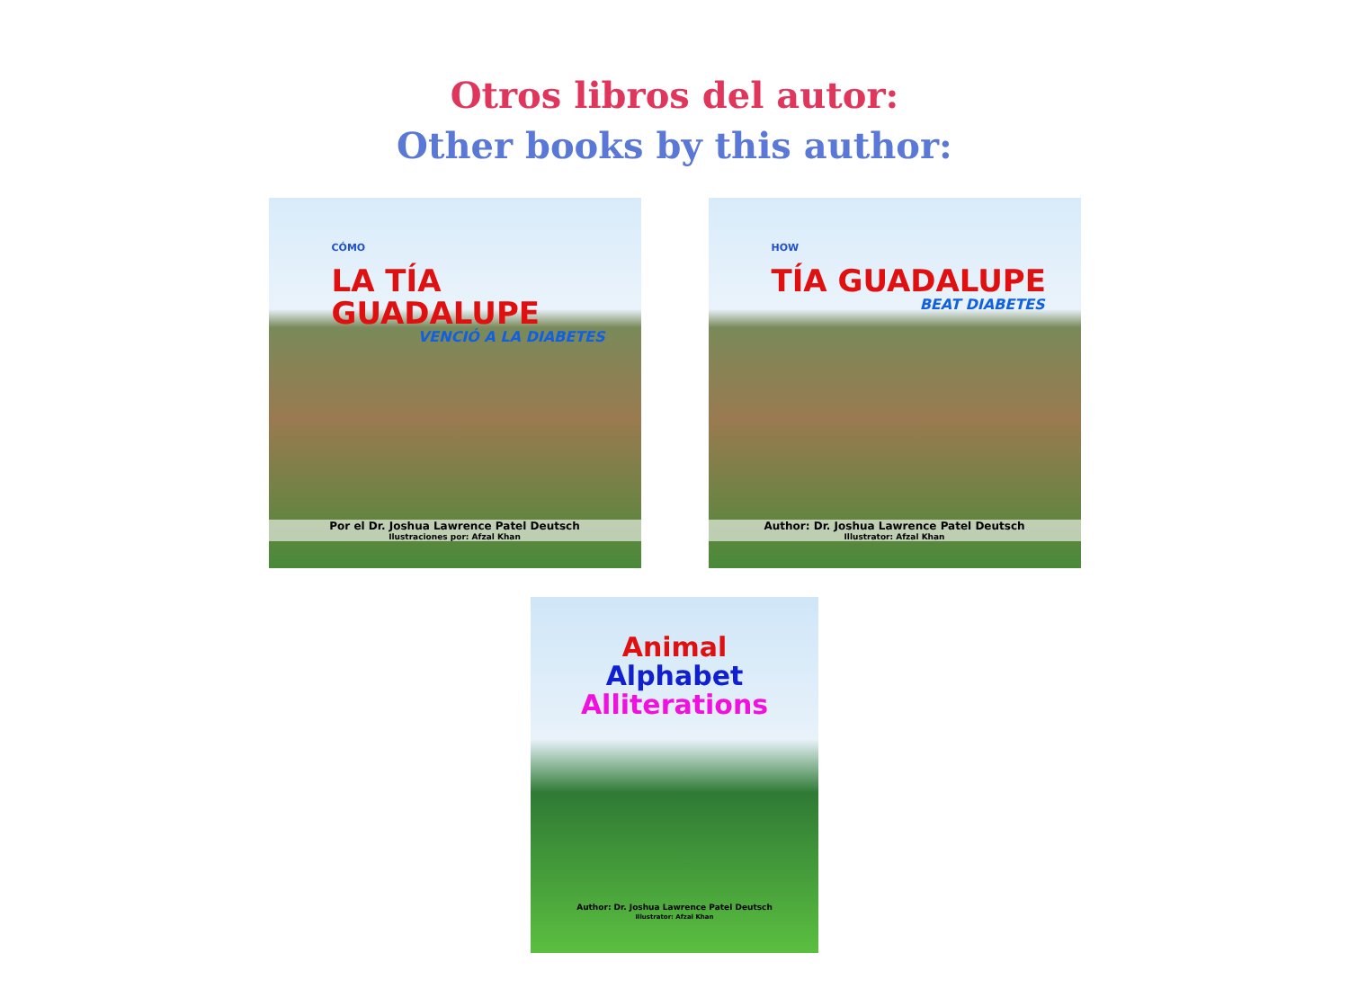Otros libros del autor:
Other books by this author:
CÓMO
LA TÍA GUADALUPE
VENCIÓ A LA DIABETES
Por el Dr. Joshua Lawrence Patel Deutsch
Ilustraciones por: Afzal Khan
HOW
TÍA GUADALUPE
BEAT DIABETES
Author: Dr. Joshua Lawrence Patel Deutsch
Illustrator: Afzal Khan
Animal
Alphabet
Alliterations
Author: Dr. Joshua Lawrence Patel Deutsch
Illustrator: Afzal Khan